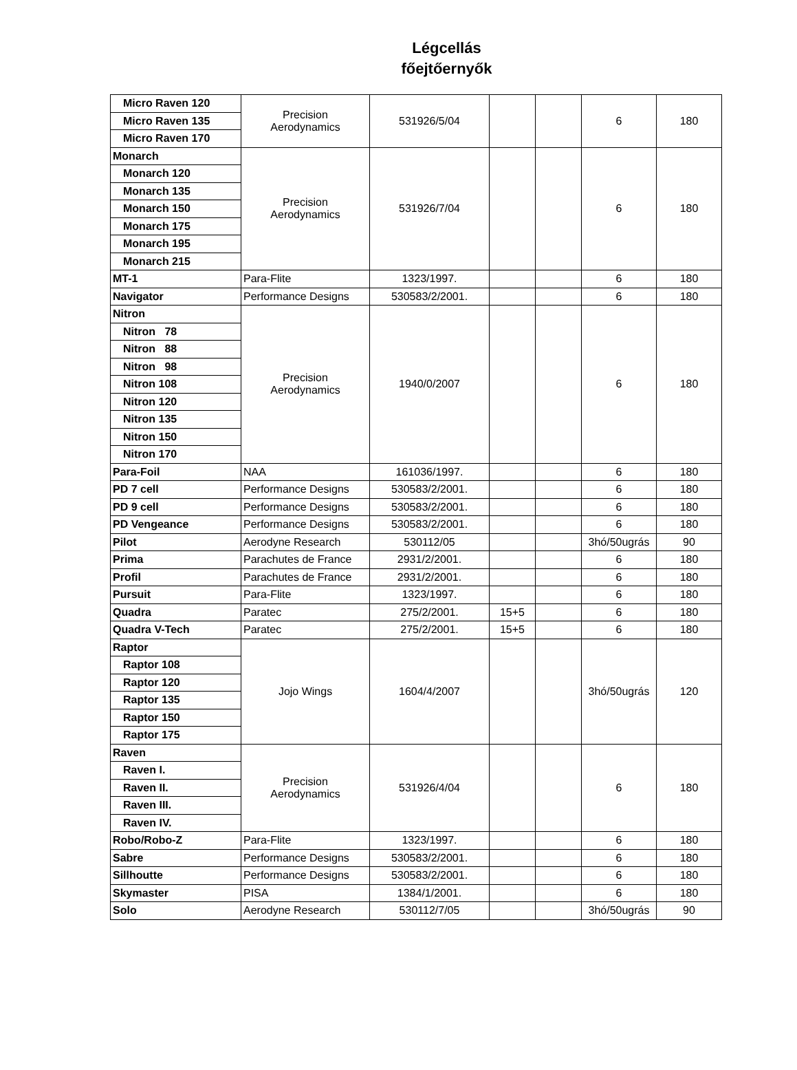Légcellás
főejtőernyők
| Micro Raven 120 | Precision Aerodynamics | 531926/5/04 | | | 6 | 180 |
| Micro Raven 135 | | | | | | |
| Micro Raven 170 | | | | | | |
| Monarch | Precision Aerodynamics | 531926/7/04 | | | 6 | 180 |
| Monarch 120 | | | | | | |
| Monarch 135 | | | | | | |
| Monarch 150 | | | | | | |
| Monarch 175 | | | | | | |
| Monarch 195 | | | | | | |
| Monarch 215 | | | | | | |
| MT-1 | Para-Flite | 1323/1997. | | | 6 | 180 |
| Navigator | Performance Designs | 530583/2/2001. | | | 6 | 180 |
| Nitron | Precision Aerodynamics | 1940/0/2007 | | | 6 | 180 |
| Nitron 78 | | | | | | |
| Nitron 88 | | | | | | |
| Nitron 98 | | | | | | |
| Nitron 108 | | | | | | |
| Nitron 120 | | | | | | |
| Nitron 135 | | | | | | |
| Nitron 150 | | | | | | |
| Nitron 170 | | | | | | |
| Para-Foil | NAA | 161036/1997. | | | 6 | 180 |
| PD 7 cell | Performance Designs | 530583/2/2001. | | | 6 | 180 |
| PD 9 cell | Performance Designs | 530583/2/2001. | | | 6 | 180 |
| PD Vengeance | Performance Designs | 530583/2/2001. | | | 6 | 180 |
| Pilot | Aerodyne Research | 530112/05 | | | 3hó/50ugrás | 90 |
| Prima | Parachutes de France | 2931/2/2001. | | | 6 | 180 |
| Profil | Parachutes de France | 2931/2/2001. | | | 6 | 180 |
| Pursuit | Para-Flite | 1323/1997. | | | 6 | 180 |
| Quadra | Paratec | 275/2/2001. | 15+5 | | 6 | 180 |
| Quadra V-Tech | Paratec | 275/2/2001. | 15+5 | | 6 | 180 |
| Raptor | Jojo Wings | 1604/4/2007 | | | 3hó/50ugrás | 120 |
| Raptor 108 | | | | | | |
| Raptor 120 | | | | | | |
| Raptor 135 | | | | | | |
| Raptor 150 | | | | | | |
| Raptor 175 | | | | | | |
| Raven | Precision Aerodynamics | 531926/4/04 | | | 6 | 180 |
| Raven I. | | | | | | |
| Raven II. | | | | | | |
| Raven III. | | | | | | |
| Raven IV. | | | | | | |
| Robo/Robo-Z | Para-Flite | 1323/1997. | | | 6 | 180 |
| Sabre | Performance Designs | 530583/2/2001. | | | 6 | 180 |
| Sillhoutte | Performance Designs | 530583/2/2001. | | | 6 | 180 |
| Skymaster | PISA | 1384/1/2001. | | | 6 | 180 |
| Solo | Aerodyne Research | 530112/7/05 | | | 3hó/50ugrás | 90 |